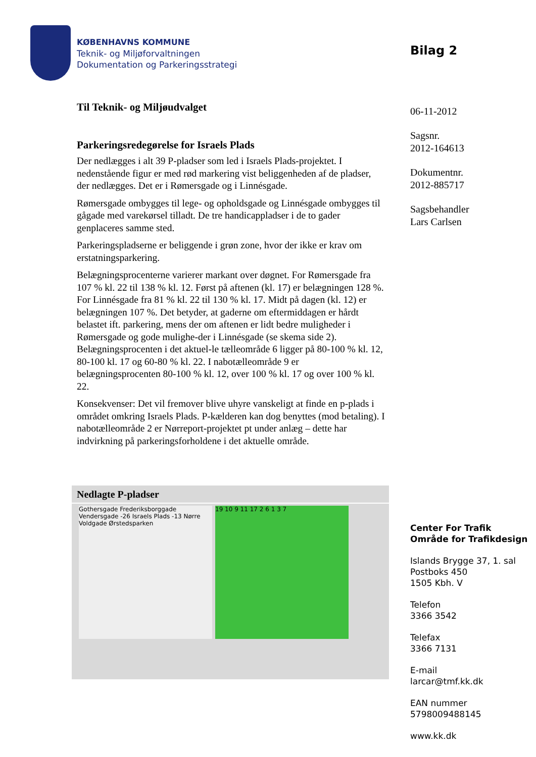KØBENHAVNS KOMMUNE
Teknik- og Miljøforvaltningen
Dokumentation og Parkeringsstrategi
Bilag 2
06-11-2012
Sagsnr.
2012-164613
Dokumentnr.
2012-885717
Sagsbehandler
Lars Carlsen
Til Teknik- og Miljøudvalget
Parkeringsredegørelse for Israels Plads
Der nedlægges i alt 39 P-pladser som led i Israels Plads-projektet. I nedenstående figur er med rød markering vist beliggenheden af de pladser, der nedlægges. Det er i Rømersgade og i Linnésgade.
Rømersgade ombygges til lege- og opholdsgade og Linnésgade ombygges til gågade med varekørsel tilladt. De tre handicappladser i de to gader genplaceres samme sted.
Parkeringspladserne er beliggende i grøn zone, hvor der ikke er krav om erstatningsparkering.
Belægningsprocenterne varierer markant over døgnet. For Rømersgade fra 107 % kl. 22 til 138 % kl. 12. Først på aftenen (kl. 17) er belægningen 128 %. For Linnésgade fra 81 % kl. 22 til 130 % kl. 17. Midt på dagen (kl. 12) er belægningen 107 %. Det betyder, at gaderne om eftermiddagen er hårdt belastet ift. parkering, mens der om aftenen er lidt bedre muligheder i Rømersgade og gode mulighe-der i Linnésgade (se skema side 2). Belægningsprocenten i det aktuel-le tælleområde 6 ligger på 80-100 % kl. 12, 80-100 kl. 17 og 60-80 % kl. 22. I nabotælleområde 9 er belægningsprocenten 80-100 % kl. 12, over 100 % kl. 17 og over 100 % kl. 22.
Konsekvenser: Det vil fremover blive uhyre vanskeligt at finde en p-plads i området omkring Israels Plads. P-kælderen kan dog benyttes (mod betaling). I nabotælleområde 2 er Nørreport-projektet pt under anlæg – dette har indvirkning på parkeringsforholdene i det aktuelle område.
| Nedlagte P-pladser |
| --- |
| Gothersgade Frederiksborggade Vendersgade -26 Israels Plads -13 Nørre Voldgade Ørstedsparken 19 10 9 11 17 2 6 1 3 7 |
Center For Trafik
Område for Trafikdesign
Islands Brygge 37, 1. sal
Postboks 450
1505 Kbh. V
Telefon
3366 3542
Telefax
3366 7131
E-mail
larcar@tmf.kk.dk
EAN nummer
5798009488145
www.kk.dk